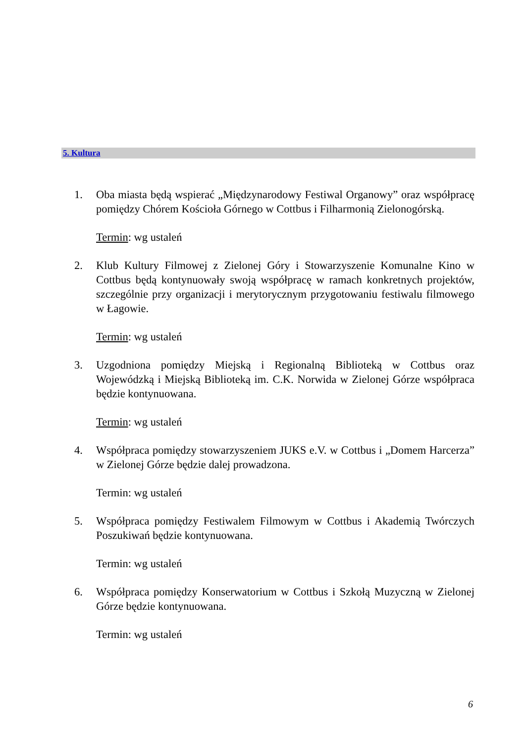5. Kultura
1. Oba miasta będą wspierać „Międzynarodowy Festiwal Organowy” oraz współpracę pomiędzy Chórem Kościoła Górnego w Cottbus i Filharmonią Zielonogórską.
Termin: wg ustaleń
2. Klub Kultury Filmowej z Zielonej Góry i Stowarzyszenie Komunalne Kino w Cottbus będą kontynuowały swoją współpracę w ramach konkretnych projektów, szczególnie przy organizacji i merytorycznym przygotowaniu festiwalu filmowego w Łagowie.
Termin: wg ustaleń
3. Uzgodniona pomiędzy Miejską i Regionalną Biblioteką w Cottbus oraz Wojewódzką i Miejską Biblioteką im. C.K. Norwida w Zielonej Górze współpraca będzie kontynuowana.
Termin: wg ustaleń
4. Współpraca pomiędzy stowarzyszeniem JUKS e.V. w Cottbus i „Domem Harcerza” w Zielonej Górze będzie dalej prowadzona.
Termin: wg ustaleń
5. Współpraca pomiędzy Festiwalem Filmowym w Cottbus i Akademią Twórczych Poszukiwań będzie kontynuowana.
Termin: wg ustaleń
6. Współpraca pomiędzy Konserwatorium w Cottbus i Szkołą Muzyczną w Zielonej Górze będzie kontynuowana.
Termin: wg ustaleń
6